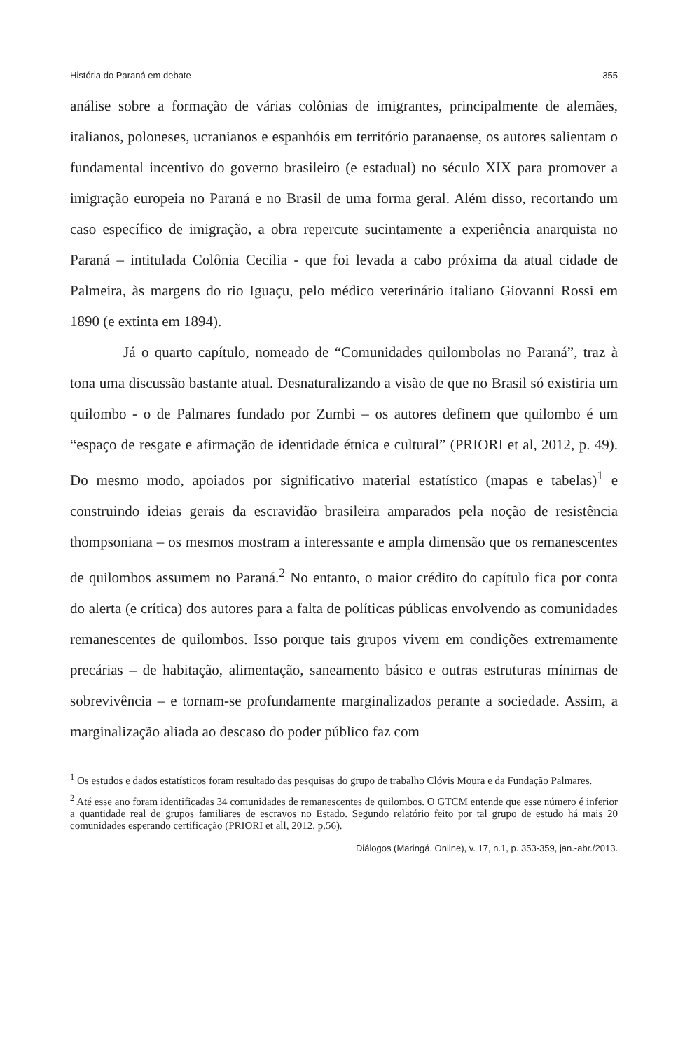História do Paraná em debate 355
análise sobre a formação de várias colônias de imigrantes, principalmente de alemães, italianos, poloneses, ucranianos e espanhóis em território paranaense, os autores salientam o fundamental incentivo do governo brasileiro (e estadual) no século XIX para promover a imigração europeia no Paraná e no Brasil de uma forma geral. Além disso, recortando um caso específico de imigração, a obra repercute sucintamente a experiência anarquista no Paraná – intitulada Colônia Cecilia - que foi levada a cabo próxima da atual cidade de Palmeira, às margens do rio Iguaçu, pelo médico veterinário italiano Giovanni Rossi em 1890 (e extinta em 1894).
Já o quarto capítulo, nomeado de “Comunidades quilombolas no Paraná”, traz à tona uma discussão bastante atual. Desnaturalizando a visão de que no Brasil só existiria um quilombo - o de Palmares fundado por Zumbi – os autores definem que quilombo é um “espaço de resgate e afirmação de identidade étnica e cultural” (PRIORI et al, 2012, p. 49). Do mesmo modo, apoiados por significativo material estatístico (mapas e tabelas)<sup>1</sup> e construindo ideias gerais da escravidão brasileira amparados pela noção de resistência thompsoniana – os mesmos mostram a interessante e ampla dimensão que os remanescentes de quilombos assumem no Paraná.<sup>2</sup> No entanto, o maior crédito do capítulo fica por conta do alerta (e crítica) dos autores para a falta de políticas públicas envolvendo as comunidades remanescentes de quilombos. Isso porque tais grupos vivem em condições extremamente precárias – de habitação, alimentação, saneamento básico e outras estruturas mínimas de sobrevivência – e tornam-se profundamente marginalizados perante a sociedade. Assim, a marginalização aliada ao descaso do poder público faz com
<sup>1</sup> Os estudos e dados estatísticos foram resultado das pesquisas do grupo de trabalho Clóvis Moura e da Fundação Palmares.
<sup>2</sup> Até esse ano foram identificadas 34 comunidades de remanescentes de quilombos. O GTCM entende que esse número é inferior a quantidade real de grupos familiares de escravos no Estado. Segundo relatório feito por tal grupo de estudo há mais 20 comunidades esperando certificação (PRIORI et all, 2012, p.56).
Diálogos (Maringá. Online), v. 17, n.1, p. 353-359, jan.-abr./2013.